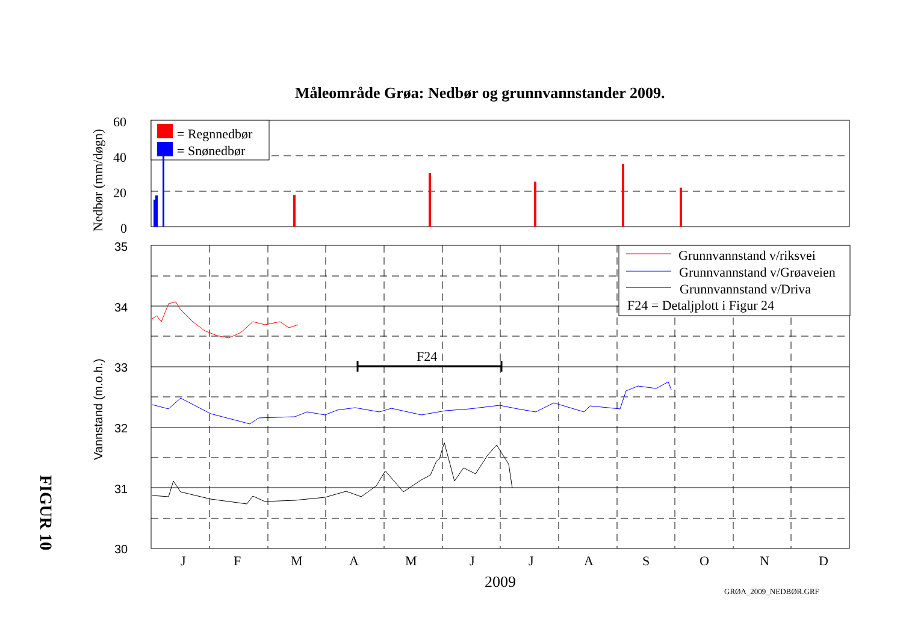Måleområde Grøa: Nedbør og grunnvannstander 2009.
FIGUR 10
= Regnnedbør
= Snønedbør
Grunnvannstand v/riksvei
Grunnvannstand v/Grøaveien
Grunnvannstand v/Driva
F24 = Detaljplott i Figur 24
F24
60
40
20
0
J
F
M
A
M
J
J
A
S
O
N
D
2009
GRØA_2009_NEDBØR.GRF
35
34
33
32
31
30
Vannstand (m.o.h.)
Nedbør (mm/døgn)